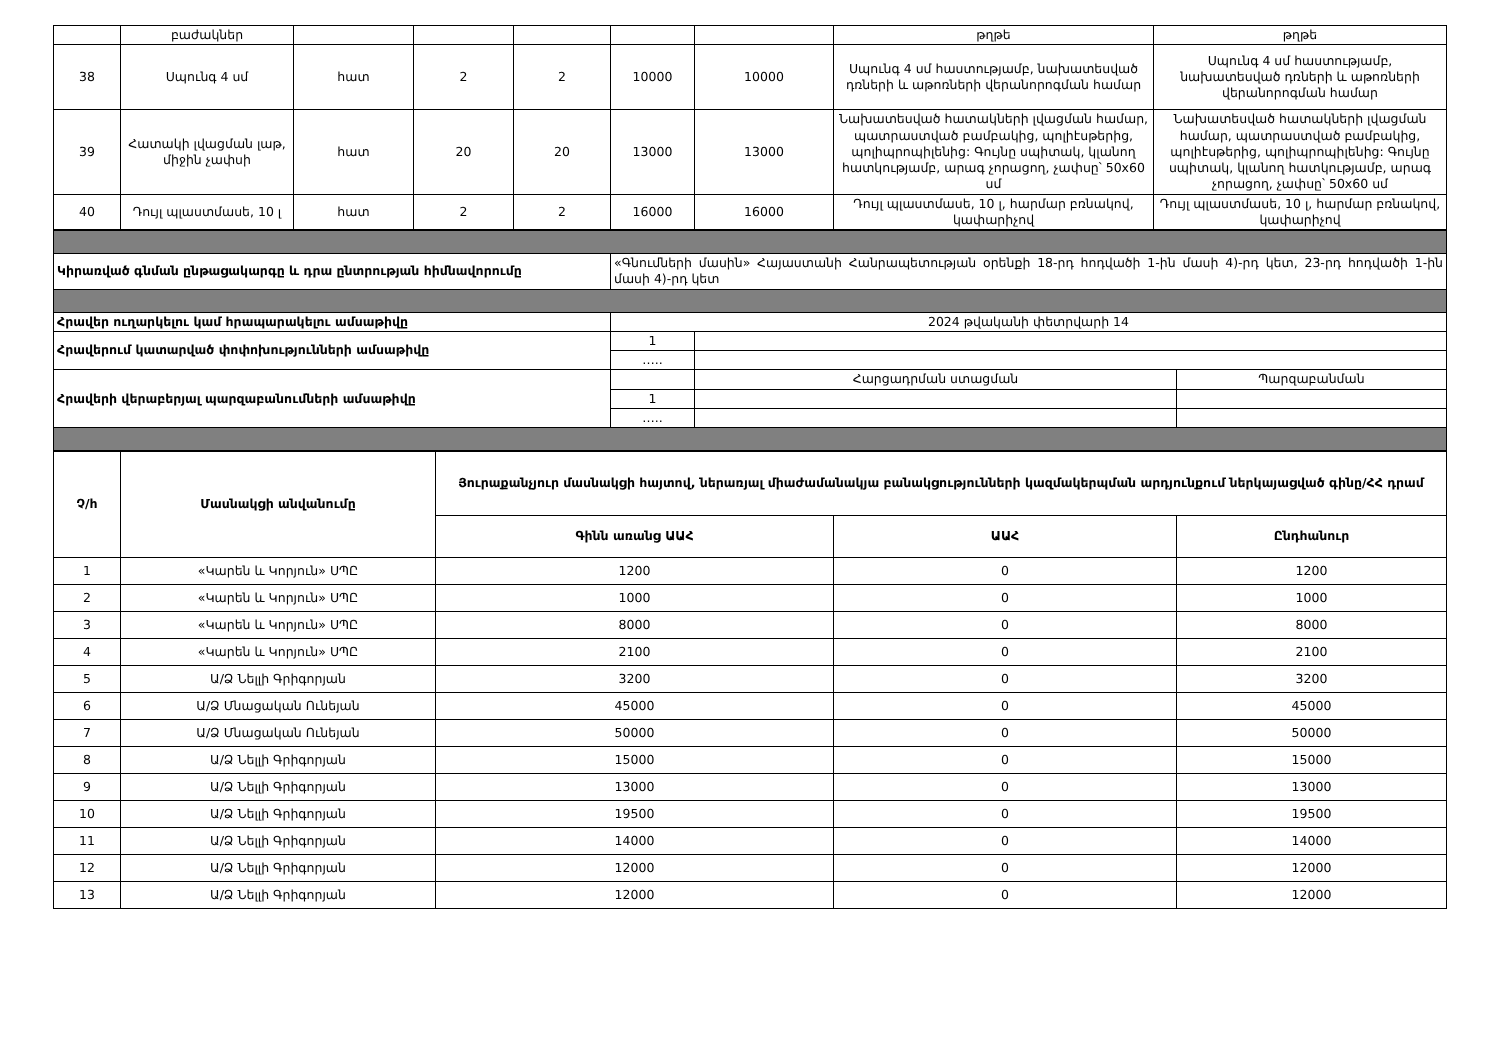| | բաժակներ | | | | | | թղթե | թղթե |
| 38 | Սպունգ 4 սմ | հատ | 2 | 2 | 10000 | 10000 | Սպունգ 4 սմ հաստությամբ, նախատեսված դռների և աթոռների վերանորոգման համար | Սպունգ 4 սմ հաստությամբ, նախատեսված դռների և աթոռների վերանորոգման համար |
| 39 | Հատակի լվացման լաթ, միջին չափսի | հատ | 20 | 20 | 13000 | 13000 | Նախատեսված հատակների լվացման համար, պատրաստված բամբակից, պոլիէսթերից, պոլիպրոպիլենից: Գույնը սպիտակ, կլանող հատկությամբ, արագ չորացող, չափսը՝ 50x60 սմ | Նախատեսված հատակների լվացման համար, պատրաստված բամբակից, պոլիէսթերից, պոլիպրոպիլենից: Գույնը սպիտակ, կլանող հատկությամբ, արագ չորացող, չափսը՝ 50x60 սմ |
| 40 | Դույլ պլաստմասե, 10 լ | հատ | 2 | 2 | 16000 | 16000 | Դույլ պլաստմասե, 10 լ, հարմար բռնակով, կափարիչով | Դույլ պլաստմասե, 10 լ, հարմար բռնակով, կափարիչով |
| Կիրառված գնման ընթացակարգը և դրա ընտրության հիմնավորումը | «Գնումների մասին» Հայաստանի Հանրապետության օրենքի 18-րդ հոդվածի 1-ին մասի 4)-րդ կետ, 23-րդ հոդվածի 1-ին մասի 4)-րդ կետ | | |
| Հրավեր ուղարկելու կամ հրապարակելու ամսաթիվը | 2024 թվականի փետրվարի 14 | | |
| Հրավերում կատարված փոփոխությունների ամսաթիվը | 1 | | |
| | ….. | | |
| Հրավերի վերաբերյալ պարզաբանումների ամսաթիվը | | Հարցադրման ստացման | Պարզաբանման |
| | 1 | | |
| | ….. | | |
| Չ/հ | Մասնակցի անվանումը | Յուրաքանչյուր մասնակցի հայտով, ներառյալ միաժամանակյա բանակցությունների կազմակերպման արդյունքում ներկայացված գինը/ՀՀ դրամ | | |
| --- | --- | --- | --- | --- |
| | | Գինն առանց ԱԱՀ | ԱԱՀ | Ընդհանուր |
| 1 | «Կարեն և Կորյուն» ՍՊԸ | 1200 | 0 | 1200 |
| 2 | «Կարեն և Կորյուն» ՍՊԸ | 1000 | 0 | 1000 |
| 3 | «Կարեն և Կորյուն» ՍՊԸ | 8000 | 0 | 8000 |
| 4 | «Կարեն և Կորյուն» ՍՊԸ | 2100 | 0 | 2100 |
| 5 | Ա/Ձ Նելլի Գրիգորյան | 3200 | 0 | 3200 |
| 6 | Ա/Ձ Մնացական Ունեյան | 45000 | 0 | 45000 |
| 7 | Ա/Ձ Մնացական Ունեյան | 50000 | 0 | 50000 |
| 8 | Ա/Ձ Նելլի Գրիգորյան | 15000 | 0 | 15000 |
| 9 | Ա/Ձ Նելլի Գրիգորյան | 13000 | 0 | 13000 |
| 10 | Ա/Ձ Նելլի Գրիգորյան | 19500 | 0 | 19500 |
| 11 | Ա/Ձ Նելլի Գրիգորյան | 14000 | 0 | 14000 |
| 12 | Ա/Ձ Նելլի Գրիգորյան | 12000 | 0 | 12000 |
| 13 | Ա/Ձ Նելլի Գրիգորյան | 12000 | 0 | 12000 |